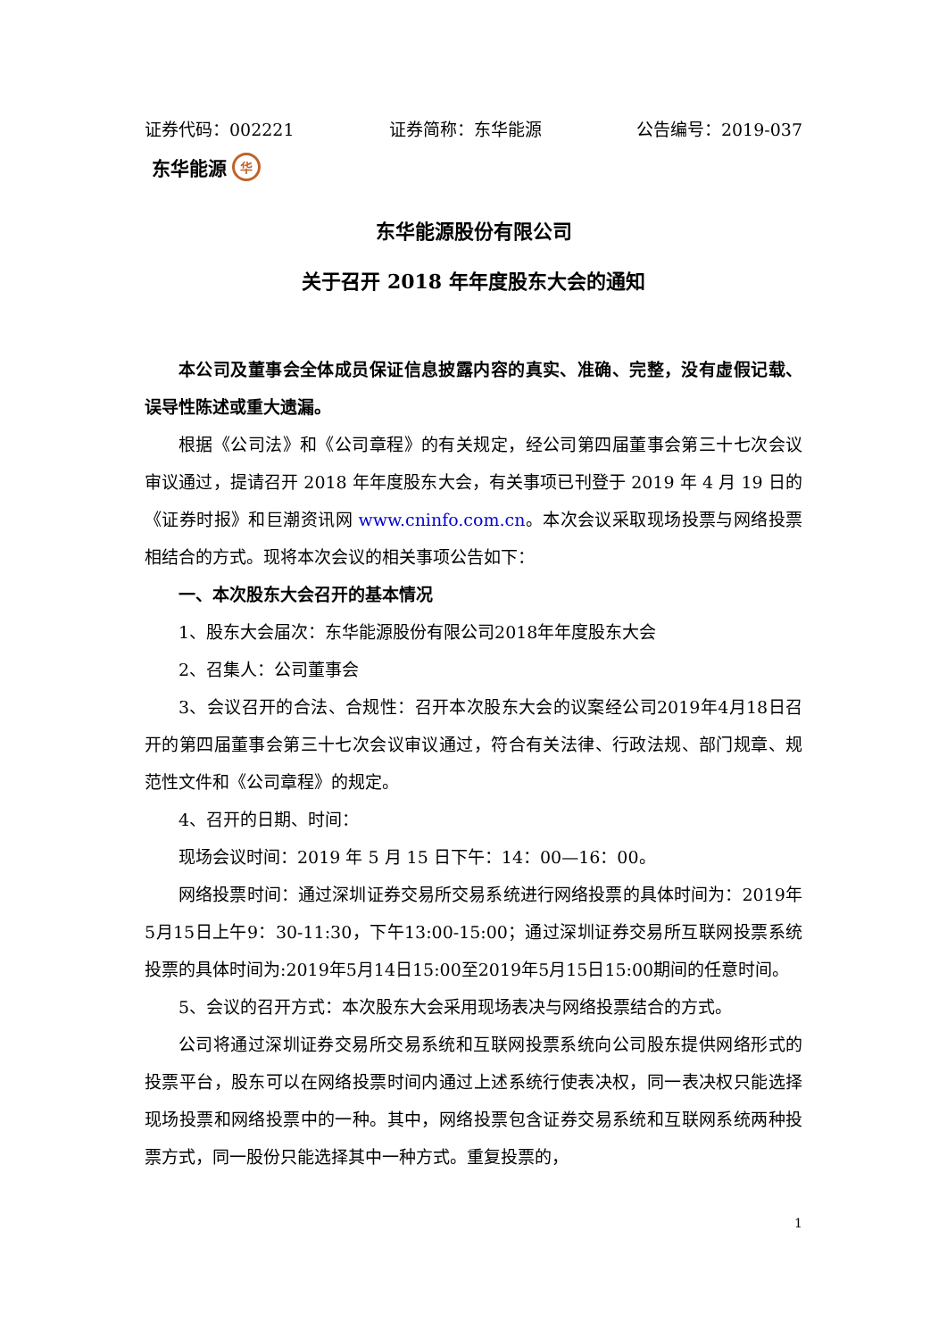证券代码：002221 证券简称：东华能源 公告编号：2019-037
东华能源 华
东华能源股份有限公司
关于召开 2018 年年度股东大会的通知
本公司及董事会全体成员保证信息披露内容的真实、准确、完整，没有虚假记载、误导性陈述或重大遗漏。
根据《公司法》和《公司章程》的有关规定，经公司第四届董事会第三十七次会议审议通过，提请召开 2018 年年度股东大会，有关事项已刊登于 2019 年 4 月 19 日的《证券时报》和巨潮资讯网 www.cninfo.com.cn。本次会议采取现场投票与网络投票相结合的方式。现将本次会议的相关事项公告如下：
一、本次股东大会召开的基本情况
1、股东大会届次：东华能源股份有限公司2018年年度股东大会
2、召集人：公司董事会
3、会议召开的合法、合规性：召开本次股东大会的议案经公司2019年4月18日召开的第四届董事会第三十七次会议审议通过，符合有关法律、行政法规、部门规章、规范性文件和《公司章程》的规定。
4、召开的日期、时间：
现场会议时间：2019 年 5 月 15 日下午：14：00—16：00。
网络投票时间：通过深圳证券交易所交易系统进行网络投票的具体时间为：2019年5月15日上午9：30-11:30，下午13:00-15:00；通过深圳证券交易所互联网投票系统投票的具体时间为:2019年5月14日15:00至2019年5月15日15:00期间的任意时间。
5、会议的召开方式：本次股东大会采用现场表决与网络投票结合的方式。
公司将通过深圳证券交易所交易系统和互联网投票系统向公司股东提供网络形式的投票平台，股东可以在网络投票时间内通过上述系统行使表决权，同一表决权只能选择现场投票和网络投票中的一种。其中，网络投票包含证券交易系统和互联网系统两种投票方式，同一股份只能选择其中一种方式。重复投票的，
1